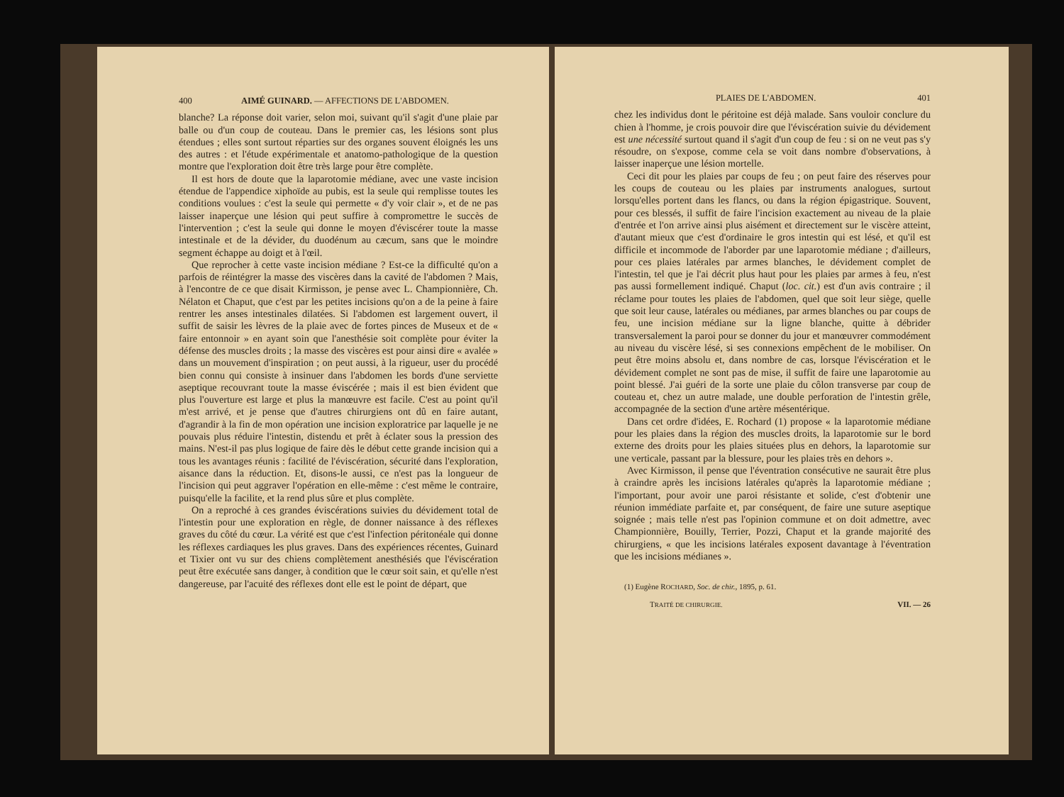400 AIMÉ GUINARD. — AFFECTIONS DE L'ABDOMEN.
blanche? La réponse doit varier, selon moi, suivant qu'il s'agit d'une plaie par balle ou d'un coup de couteau. Dans le premier cas, les lésions sont plus étendues ; elles sont surtout réparties sur des organes souvent éloignés les uns des autres : et l'étude expérimentale et anatomo-pathologique de la question montre que l'exploration doit être très large pour être complète.
Il est hors de doute que la laparotomie médiane, avec une vaste incision étendue de l'appendice xiphoïde au pubis, est la seule qui remplisse toutes les conditions voulues : c'est la seule qui permette « d'y voir clair », et de ne pas laisser inaperçue une lésion qui peut suffire à compromettre le succès de l'intervention ; c'est la seule qui donne le moyen d'éviscérer toute la masse intestinale et de la dévider, du duodénum au cæcum, sans que le moindre segment échappe au doigt et à l'œil.
Que reprocher à cette vaste incision médiane ? Est-ce la difficulté qu'on a parfois de réintégrer la masse des viscères dans la cavité de l'abdomen ? Mais, à l'encontre de ce que disait Kirmisson, je pense avec L. Championnière, Ch. Nélaton et Chaput, que c'est par les petites incisions qu'on a de la peine à faire rentrer les anses intestinales dilatées. Si l'abdomen est largement ouvert, il suffit de saisir les lèvres de la plaie avec de fortes pinces de Museux et de « faire entonnoir » en ayant soin que l'anesthésie soit complète pour éviter la défense des muscles droits ; la masse des viscères est pour ainsi dire « avalée » dans un mouvement d'inspiration ; on peut aussi, à la rigueur, user du procédé bien connu qui consiste à insinuer dans l'abdomen les bords d'une serviette aseptique recouvrant toute la masse éviscérée ; mais il est bien évident que plus l'ouverture est large et plus la manœuvre est facile. C'est au point qu'il m'est arrivé, et je pense que d'autres chirurgiens ont dû en faire autant, d'agrandir à la fin de mon opération une incision exploratrice par laquelle je ne pouvais plus réduire l'intestin, distendu et prêt à éclater sous la pression des mains. N'est-il pas plus logique de faire dès le début cette grande incision qui a tous les avantages réunis : facilité de l'éviscération, sécurité dans l'exploration, aisance dans la réduction. Et, disons-le aussi, ce n'est pas la longueur de l'incision qui peut aggraver l'opération en elle-même : c'est même le contraire, puisqu'elle la facilite, et la rend plus sûre et plus complète.
On a reproché à ces grandes éviscérations suivies du dévidement total de l'intestin pour une exploration en règle, de donner naissance à des réflexes graves du côté du cœur. La vérité est que c'est l'infection péritonéale qui donne les réflexes cardiaques les plus graves. Dans des expériences récentes, Guinard et Tixier ont vu sur des chiens complètement anesthésiés que l'éviscération peut être exécutée sans danger, à condition que le cœur soit sain, et qu'elle n'est dangereuse, par l'acuité des réflexes dont elle est le point de départ, que
PLAIES DE L'ABDOMEN. 401
chez les individus dont le péritoine est déjà malade. Sans vouloir conclure du chien à l'homme, je crois pouvoir dire que l'éviscération suivie du dévidement est une nécessité surtout quand il s'agit d'un coup de feu : si on ne veut pas s'y résoudre, on s'expose, comme cela se voit dans nombre d'observations, à laisser inaperçue une lésion mortelle.
Ceci dit pour les plaies par coups de feu ; on peut faire des réserves pour les coups de couteau ou les plaies par instruments analogues, surtout lorsqu'elles portent dans les flancs, ou dans la région épigastrique. Souvent, pour ces blessés, il suffit de faire l'incision exactement au niveau de la plaie d'entrée et l'on arrive ainsi plus aisément et directement sur le viscère atteint, d'autant mieux que c'est d'ordinaire le gros intestin qui est lésé, et qu'il est difficile et incommode de l'aborder par une laparotomie médiane ; d'ailleurs, pour ces plaies latérales par armes blanches, le dévidement complet de l'intestin, tel que je l'ai décrit plus haut pour les plaies par armes à feu, n'est pas aussi formellement indiqué. Chaput (loc. cit.) est d'un avis contraire ; il réclame pour toutes les plaies de l'abdomen, quel que soit leur siège, quelle que soit leur cause, latérales ou médianes, par armes blanches ou par coups de feu, une incision médiane sur la ligne blanche, quitte à débrider transversalement la paroi pour se donner du jour et manœuvrer commodément au niveau du viscère lésé, si ses connexions empêchent de le mobiliser. On peut être moins absolu et, dans nombre de cas, lorsque l'éviscération et le dévidement complet ne sont pas de mise, il suffit de faire une laparotomie au point blessé. J'ai guéri de la sorte une plaie du côlon transverse par coup de couteau et, chez un autre malade, une double perforation de l'intestin grêle, accompagnée de la section d'une artère mésentérique.
Dans cet ordre d'idées, E. Rochard (1) propose « la laparotomie médiane pour les plaies dans la région des muscles droits, la laparotomie sur le bord externe des droits pour les plaies situées plus en dehors, la laparotomie sur une verticale, passant par la blessure, pour les plaies très en dehors ».
Avec Kirmisson, il pense que l'éventration consécutive ne saurait être plus à craindre après les incisions latérales qu'après la laparotomie médiane ; l'important, pour avoir une paroi résistante et solide, c'est d'obtenir une réunion immédiate parfaite et, par conséquent, de faire une suture aseptique soignée ; mais telle n'est pas l'opinion commune et on doit admettre, avec Championnière, Bouilly, Terrier, Pozzi, Chaput et la grande majorité des chirurgiens, « que les incisions latérales exposent davantage à l'éventration que les incisions médianes ».
(1) Eugène ROCHARD, Soc. de chir., 1895, p. 61.
TRAITÉ DE CHIRURGIE. VII. — 26